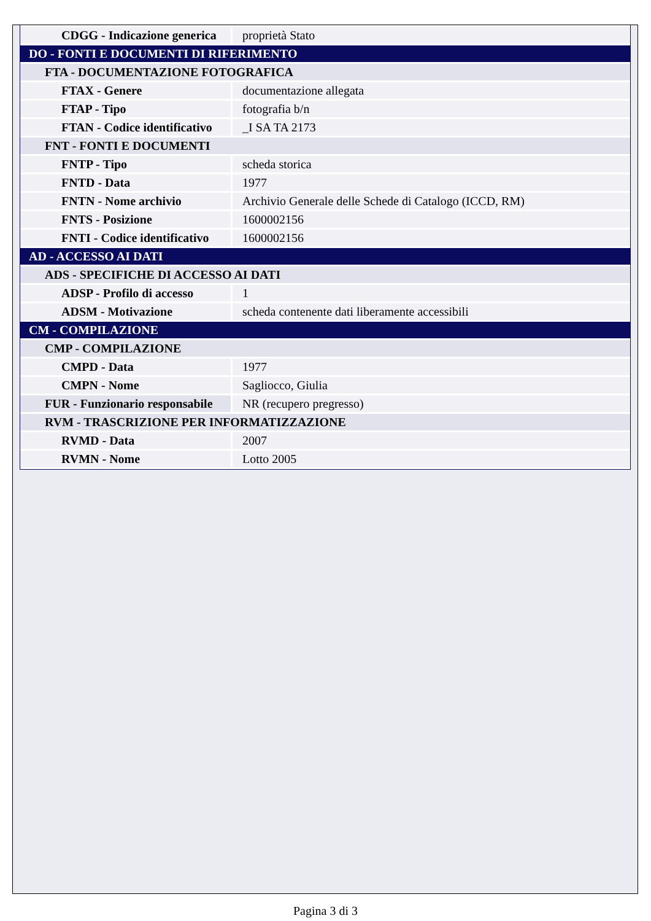| CDGG - Indicazione generica | proprietà Stato |
| DO - FONTI E DOCUMENTI DI RIFERIMENTO | |
| FTA - DOCUMENTAZIONE FOTOGRAFICA | |
| FTAX - Genere | documentazione allegata |
| FTAP - Tipo | fotografia b/n |
| FTAN - Codice identificativo | _I SA TA 2173 |
| FNT - FONTI E DOCUMENTI | |
| FNTP - Tipo | scheda storica |
| FNTD - Data | 1977 |
| FNTN - Nome archivio | Archivio Generale delle Schede di Catalogo (ICCD, RM) |
| FNTS - Posizione | 1600002156 |
| FNTI - Codice identificativo | 1600002156 |
| AD - ACCESSO AI DATI | |
| ADS - SPECIFICHE DI ACCESSO AI DATI | |
| ADSP - Profilo di accesso | 1 |
| ADSM - Motivazione | scheda contenente dati liberamente accessibili |
| CM - COMPILAZIONE | |
| CMP - COMPILAZIONE | |
| CMPD - Data | 1977 |
| CMPN - Nome | Sagliocco, Giulia |
| FUR - Funzionario responsabile | NR (recupero pregresso) |
| RVM - TRASCRIZIONE PER INFORMATIZZAZIONE | |
| RVMD - Data | 2007 |
| RVMN - Nome | Lotto 2005 |
Pagina 3 di 3